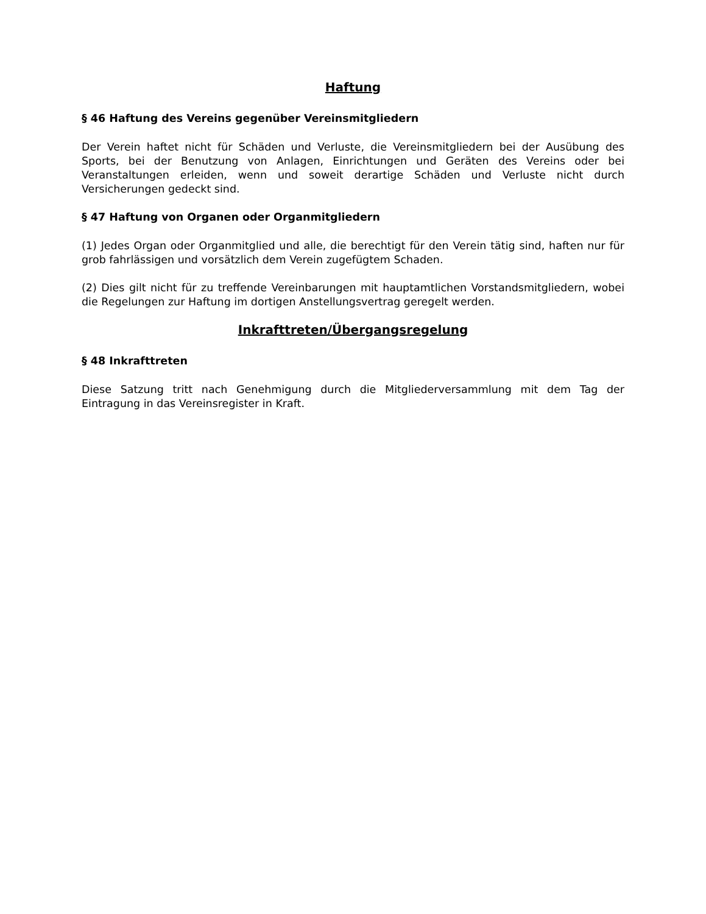Haftung
§ 46 Haftung des Vereins gegenüber Vereinsmitgliedern
Der Verein haftet nicht für Schäden und Verluste, die Vereinsmitgliedern bei der Ausübung des Sports, bei der Benutzung von Anlagen, Einrichtungen und Geräten des Vereins oder bei Veranstaltungen erleiden, wenn und soweit derartige Schäden und Verluste nicht durch Versicherungen gedeckt sind.
§ 47 Haftung von Organen oder Organmitgliedern
(1) Jedes Organ oder Organmitglied und alle, die berechtigt für den Verein tätig sind, haften nur für grob fahrlässigen und vorsätzlich dem Verein zugefügtem Schaden.
(2) Dies gilt nicht für zu treffende Vereinbarungen mit hauptamtlichen Vorstandsmitgliedern, wobei die Regelungen zur Haftung im dortigen Anstellungsvertrag geregelt werden.
Inkrafttreten/Übergangsregelung
§ 48 Inkrafttreten
Diese Satzung tritt nach Genehmigung durch die Mitgliederversammlung mit dem Tag der Eintragung in das Vereinsregister in Kraft.